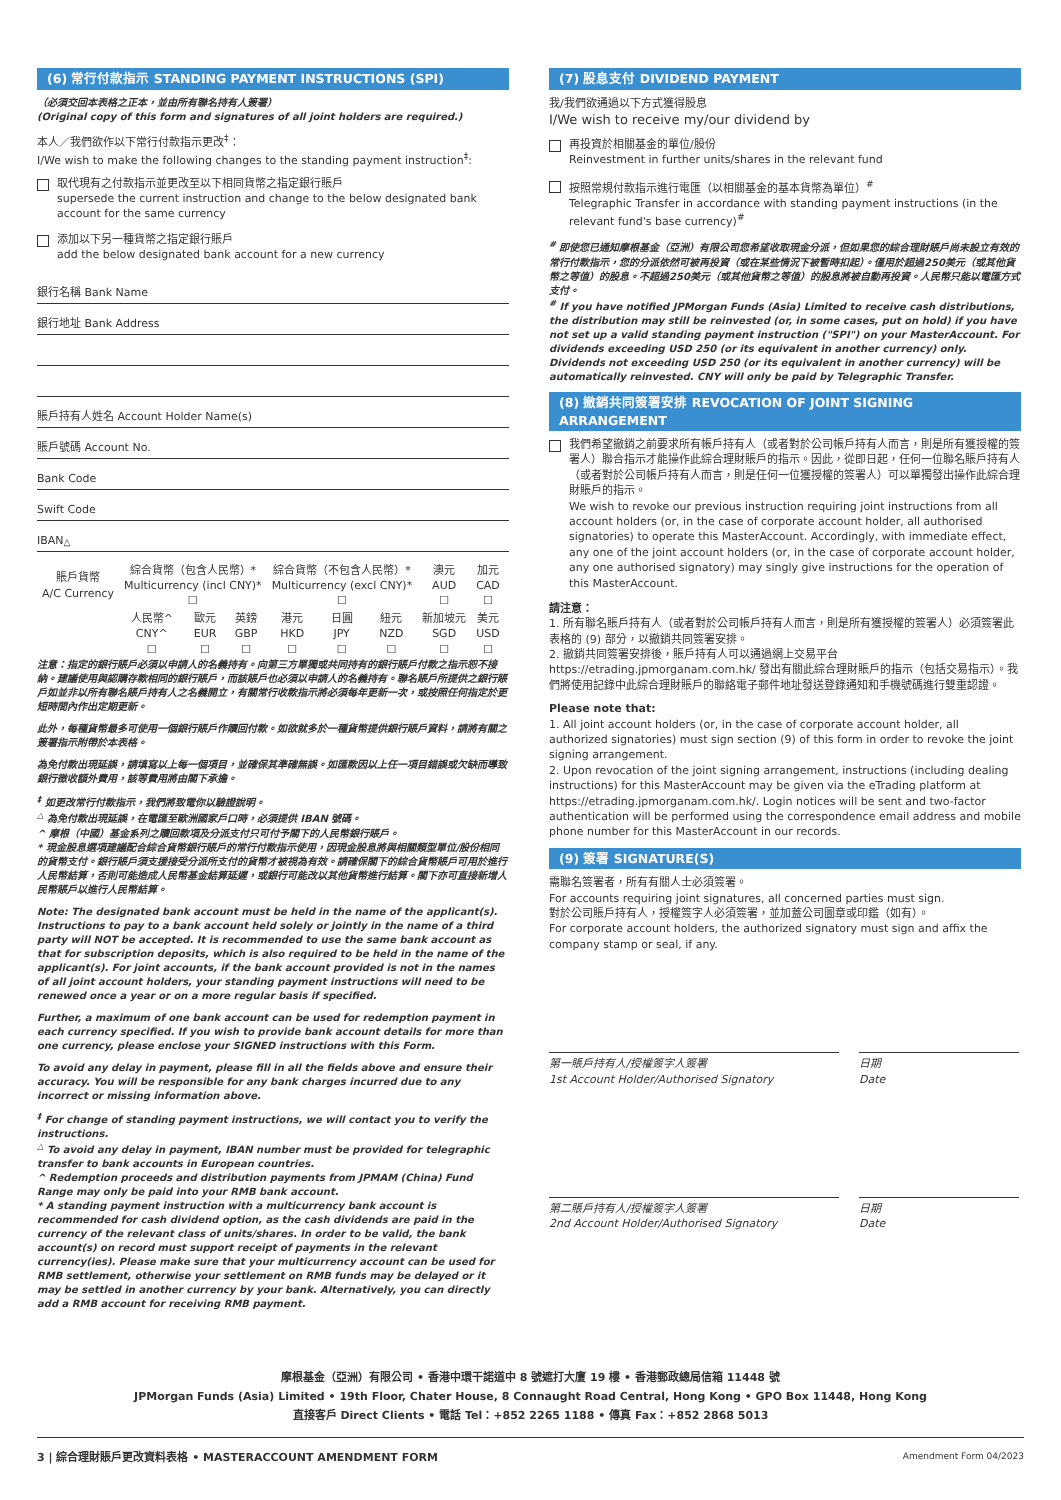(6) 常行付款指示 STANDING PAYMENT INSTRUCTIONS (SPI)
（必須交回本表格之正本，並由所有聯名持有人簽署）
(Original copy of this form and signatures of all joint holders are required.)
本人／我們欲作以下常行付款指示更改<sup>‡</sup>：
I/We wish to make the following changes to the standing payment instruction<sup>‡</sup>:
取代現有之付款指示並更改至以下相同貨幣之指定銀行賬戶
supersede the current instruction and change to the below designated bank account for the same currency
添加以下另一種貨幣之指定銀行賬戶
add the below designated bank account for a new currency
銀行名稱 Bank Name
銀行地址 Bank Address
賬戶持有人姓名 Account Holder Name(s)
賬戶號碼 Account No.
Bank Code
Swift Code
IBAN<sup>△</sup>
| 賬戶貨幣 A/C Currency | 綜合貨幣（包含人民幣）* Multicurrency (incl CNY)* ☐ | | | 綜合貨幣（不包含人民幣）* Multicurrency (excl CNY)* ☐ | | | 澳元 AUD ☐ | 加元 CAD ☐ |
| | 人民幣^ CNY^ ☐ | 歐元 EUR ☐ | 英鎊 GBP ☐ | 港元 HKD ☐ | 日圓 JPY ☐ | 紐元 NZD ☐ | 新加坡元 SGD ☐ | 美元 USD ☐ |
注意：指定的銀行賬戶必須以申請人的名義持有。向第三方單獨或共同持有的銀行賬戶付款之指示恕不接納。建議使用與認購存款相同的銀行賬戶，而該賬戶也必須以申請人的名義持有。聯名賬戶所提供之銀行賬戶如並非以所有聯名賬戶持有人之名義開立，有關常行收款指示將必須每年更新一次，或按照任何指定於更短時間內作出定期更新。
此外，每種貨幣最多可使用一個銀行賬戶作贖回付款。如欲就多於一種貨幣提供銀行賬戶資料，請將有關之簽署指示附帶於本表格。
為免付款出現延誤，請填寫以上每一個項目，並確保其準確無誤。如匯款因以上任一項目錯誤或欠缺而導致銀行徵收額外費用，該等費用將由閣下承擔。
<sup>‡</sup> 如更改常行付款指示，我們將致電你以驗證說明。
<sup>△</sup> 為免付款出現延誤，在電匯至歐洲國家戶口時，必須提供 IBAN 號碼。
^ 摩根（中國）基金系列之贖回款項及分派支付只可付予閣下的人民幣銀行賬戶。
* 現金股息選項建議配合綜合貨幣銀行賬戶的常行付款指示使用，因現金股息將與相關類型單位/股份相同的貨幣支付。銀行賬戶須支援接受分派所支付的貨幣才被視為有效。請確保閣下的綜合貨幣賬戶可用於進行人民幣結算，否則可能造成人民幣基金結算延遲，或銀行可能改以其他貨幣進行結算。閣下亦可直接新增人民幣賬戶以進行人民幣結算。
Note: The designated bank account must be held in the name of the applicant(s). Instructions to pay to a bank account held solely or jointly in the name of a third party will NOT be accepted. It is recommended to use the same bank account as that for subscription deposits, which is also required to be held in the name of the applicant(s). For joint accounts, if the bank account provided is not in the names of all joint account holders, your standing payment instructions will need to be renewed once a year or on a more regular basis if specified.
Further, a maximum of one bank account can be used for redemption payment in each currency specified. If you wish to provide bank account details for more than one currency, please enclose your SIGNED instructions with this Form.
To avoid any delay in payment, please fill in all the fields above and ensure their accuracy. You will be responsible for any bank charges incurred due to any incorrect or missing information above.
<sup>‡</sup> For change of standing payment instructions, we will contact you to verify the instructions.
<sup>△</sup> To avoid any delay in payment, IBAN number must be provided for telegraphic transfer to bank accounts in European countries.
^ Redemption proceeds and distribution payments from JPMAM (China) Fund Range may only be paid into your RMB bank account.
* A standing payment instruction with a multicurrency bank account is recommended for cash dividend option, as the cash dividends are paid in the currency of the relevant class of units/shares. In order to be valid, the bank account(s) on record must support receipt of payments in the relevant currency(ies). Please make sure that your multicurrency account can be used for RMB settlement, otherwise your settlement on RMB funds may be delayed or it may be settled in another currency by your bank. Alternatively, you can directly add a RMB account for receiving RMB payment.
(7) 股息支付 DIVIDEND PAYMENT
我/我們欲通過以下方式獲得股息
I/We wish to receive my/our dividend by
再投資於相關基金的單位/股份
Reinvestment in further units/shares in the relevant fund
按照常規付款指示進行電匯（以相關基金的基本貨幣為單位）<sup>#</sup>
Telegraphic Transfer in accordance with standing payment instructions (in the relevant fund's base currency)<sup>#</sup>
<sup>#</sup> 即使您已通知摩根基金（亞洲）有限公司您希望收取現金分派，但如果您的綜合理財賬戶尚未設立有效的常行付款指示，您的分派依然可被再投資（或在某些情況下被暫時扣起）。僅用於超過250美元（或其他貨幣之等值）的股息。不超過250美元（或其他貨幣之等值）的股息將被自動再投資。人民幣只能以電匯方式支付。
<sup>#</sup> If you have notified JPMorgan Funds (Asia) Limited to receive cash distributions, the distribution may still be reinvested (or, in some cases, put on hold) if you have not set up a valid standing payment instruction ("SPI") on your MasterAccount. For dividends exceeding USD 250 (or its equivalent in another currency) only. Dividends not exceeding USD 250 (or its equivalent in another currency) will be automatically reinvested. CNY will only be paid by Telegraphic Transfer.
(8) 撤銷共同簽署安排 REVOCATION OF JOINT SIGNING ARRANGEMENT
我們希望撤銷之前要求所有帳戶持有人（或者對於公司帳戶持有人而言，則是所有獲授權的簽署人）聯合指示才能操作此綜合理財賬戶的指示。因此，從即日起，任何一位聯名賬戶持有人（或者對於公司帳戶持有人而言，則是任何一位獲授權的簽署人）可以單獨發出操作此綜合理財賬戶的指示。
We wish to revoke our previous instruction requiring joint instructions from all account holders (or, in the case of corporate account holder, all authorised signatories) to operate this MasterAccount. Accordingly, with immediate effect, any one of the joint account holders (or, in the case of corporate account holder, any one authorised signatory) may singly give instructions for the operation of this MasterAccount.
請注意：
1. 所有聯名賬戶持有人（或者對於公司帳戶持有人而言，則是所有獲授權的簽署人）必須簽署此表格的 (9) 部分，以撤銷共同簽署安排。
2. 撤銷共同簽署安排後，賬戶持有人可以通過網上交易平台 https://etrading.jpmorganam.com.hk/ 發出有關此綜合理財賬戶的指示（包括交易指示）。我們將使用記錄中此綜合理財賬戶的聯絡電子郵件地址發送登錄通知和手機號碼進行雙重認證。
Please note that:
1. All joint account holders (or, in the case of corporate account holder, all authorized signatories) must sign section (9) of this form in order to revoke the joint signing arrangement.
2. Upon revocation of the joint signing arrangement, instructions (including dealing instructions) for this MasterAccount may be given via the eTrading platform at https://etrading.jpmorganam.com.hk/. Login notices will be sent and two-factor authentication will be performed using the correspondence email address and mobile phone number for this MasterAccount in our records.
(9) 簽署 SIGNATURE(S)
需聯名簽署者，所有有關人士必須簽署。
For accounts requiring joint signatures, all concerned parties must sign.
對於公司賬戶持有人，授權簽字人必須簽署，並加蓋公司圖章或印鑑（如有）。
For corporate account holders, the authorized signatory must sign and affix the company stamp or seal, if any.
第一賬戶持有人/授權簽字人簽署
1st Account Holder/Authorised Signatory
日期
Date
第二賬戶持有人/授權簽字人簽署
2nd Account Holder/Authorised Signatory
日期
Date
摩根基金（亞洲）有限公司 • 香港中環干諾道中 8 號遮打大廈 19 樓 • 香港郵政總局信箱 11448 號
JPMorgan Funds (Asia) Limited • 19th Floor, Chater House, 8 Connaught Road Central, Hong Kong • GPO Box 11448, Hong Kong
直接客戶 Direct Clients • 電話 Tel：+852 2265 1188 • 傳真 Fax：+852 2868 5013
3 | 綜合理財賬戶更改資料表格 • MASTERACCOUNT AMENDMENT FORM Amendment Form 04/2023